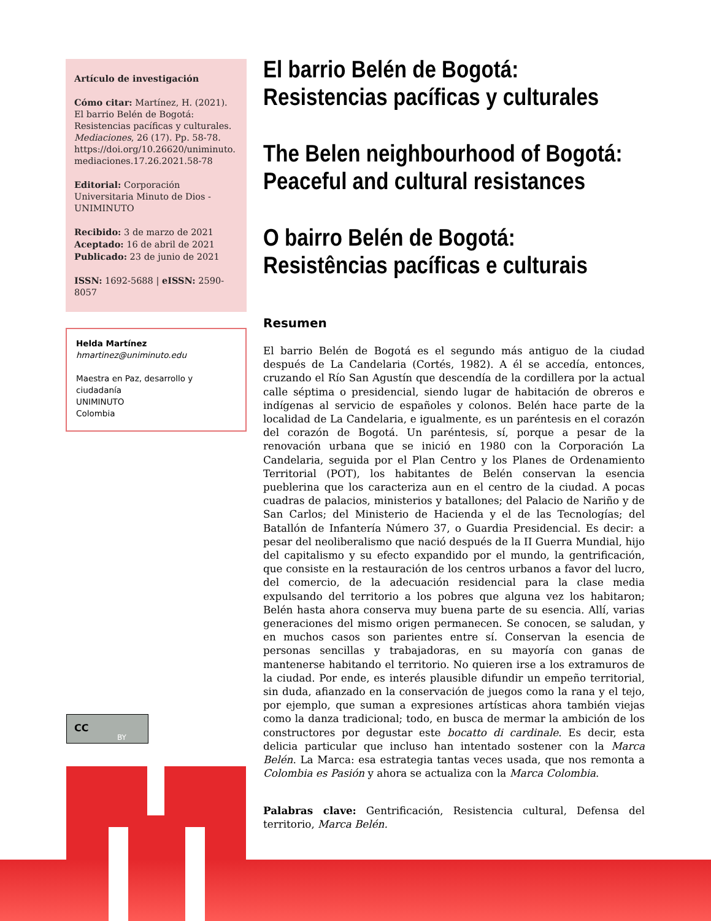Artículo de investigación
Cómo citar: Martínez, H. (2021). El barrio Belén de Bogotá: Resistencias pacíficas y culturales. Mediaciones, 26 (17). Pp. 58-78. https://doi.org/10.26620/uniminuto. mediaciones.17.26.2021.58-78
Editorial: Corporación Universitaria Minuto de Dios - UNIMINUTO
Recibido: 3 de marzo de 2021
Aceptado: 16 de abril de 2021
Publicado: 23 de junio de 2021
ISSN: 1692-5688 | eISSN: 2590-8057
Helda Martínez
hmartinez@uniminuto.edu
Maestra en Paz, desarrollo y ciudadanía
UNIMINUTO
Colombia
CC
BY
El barrio Belén de Bogotá: Resistencias pacíficas y culturales
The Belen neighbourhood of Bogotá: Peaceful and cultural resistances
O bairro Belén de Bogotá: Resistências pacíficas e culturais
Resumen
El barrio Belén de Bogotá es el segundo más antiguo de la ciudad después de La Candelaria (Cortés, 1982). A él se accedía, entonces, cruzando el Río San Agustín que descendía de la cordillera por la actual calle séptima o presidencial, siendo lugar de habitación de obreros e indígenas al servicio de españoles y colonos. Belén hace parte de la localidad de La Candelaria, e igualmente, es un paréntesis en el corazón del corazón de Bogotá. Un paréntesis, sí, porque a pesar de la renovación urbana que se inició en 1980 con la Corporación La Candelaria, seguida por el Plan Centro y los Planes de Ordenamiento Territorial (POT), los habitantes de Belén conservan la esencia pueblerina que los caracteriza aun en el centro de la ciudad. A pocas cuadras de palacios, ministerios y batallones; del Palacio de Nariño y de San Carlos; del Ministerio de Hacienda y el de las Tecnologías; del Batallón de Infantería Número 37, o Guardia Presidencial. Es decir: a pesar del neoliberalismo que nació después de la II Guerra Mundial, hijo del capitalismo y su efecto expandido por el mundo, la gentrificación, que consiste en la restauración de los centros urbanos a favor del lucro, del comercio, de la adecuación residencial para la clase media expulsando del territorio a los pobres que alguna vez los habitaron; Belén hasta ahora conserva muy buena parte de su esencia. Allí, varias generaciones del mismo origen permanecen. Se conocen, se saludan, y en muchos casos son parientes entre sí. Conservan la esencia de personas sencillas y trabajadoras, en su mayoría con ganas de mantenerse habitando el territorio. No quieren irse a los extramuros de la ciudad. Por ende, es interés plausible difundir un empeño territorial, sin duda, afianzado en la conservación de juegos como la rana y el tejo, por ejemplo, que suman a expresiones artísticas ahora también viejas como la danza tradicional; todo, en busca de mermar la ambición de los constructores por degustar este bocatto di cardinale. Es decir, esta delicia particular que incluso han intentado sostener con la Marca Belén. La Marca: esa estrategia tantas veces usada, que nos remonta a Colombia es Pasión y ahora se actualiza con la Marca Colombia.
Palabras clave: Gentrificación, Resistencia cultural, Defensa del territorio, Marca Belén.